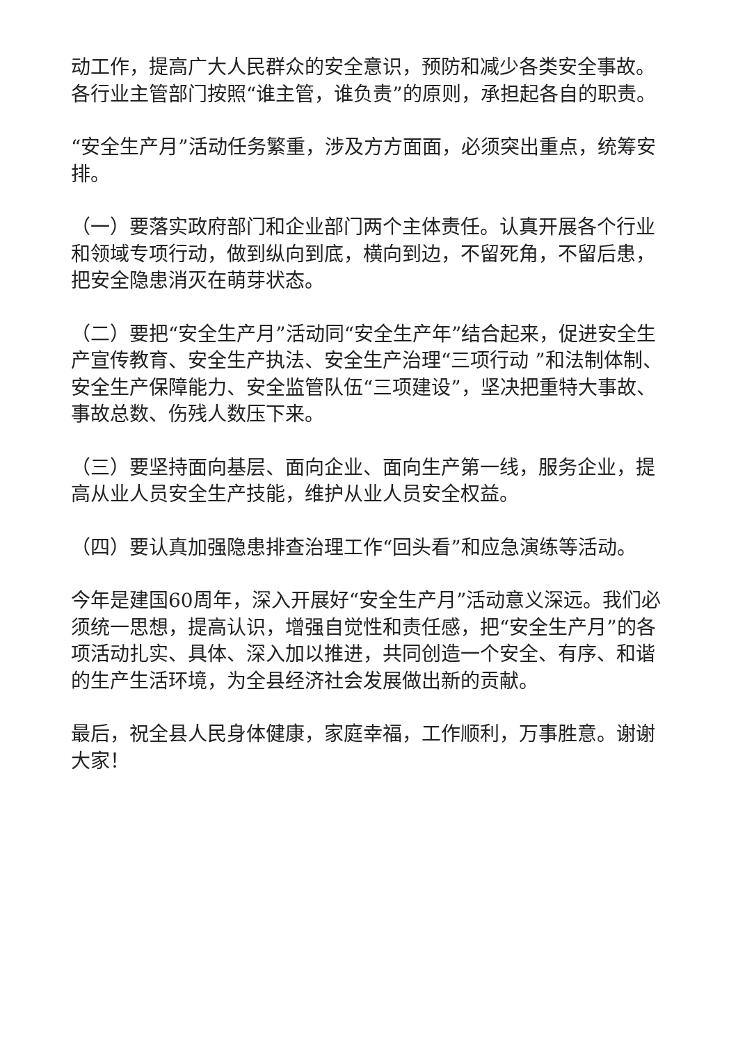动工作，提高广大人民群众的安全意识，预防和减少各类安全事故。各行业主管部门按照“谁主管，谁负责”的原则，承担起各自的职责。
“安全生产月”活动任务繁重，涉及方方面面，必须突出重点，统筹安排。
（一）要落实政府部门和企业部门两个主体责任。认真开展各个行业和领域专项行动，做到纵向到底，横向到边，不留死角，不留后患，把安全隐患消灭在萌芽状态。
（二）要把“安全生产月”活动同“安全生产年”结合起来，促进安全生产宣传教育、安全生产执法、安全生产治理“三项行动 ”和法制体制、安全生产保障能力、安全监管队伍“三项建设”，坚决把重特大事故、事故总数、伤残人数压下来。
（三）要坚持面向基层、面向企业、面向生产第一线，服务企业，提高从业人员安全生产技能，维护从业人员安全权益。
（四）要认真加强隐患排查治理工作“回头看”和应急演练等活动。
今年是建国60周年，深入开展好“安全生产月”活动意义深远。我们必须统一思想，提高认识，增强自觉性和责任感，把“安全生产月”的各项活动扎实、具体、深入加以推进，共同创造一个安全、有序、和谐的生产生活环境，为全县经济社会发展做出新的贡献。
最后，祝全县人民身体健康，家庭幸福，工作顺利，万事胜意。谢谢大家！